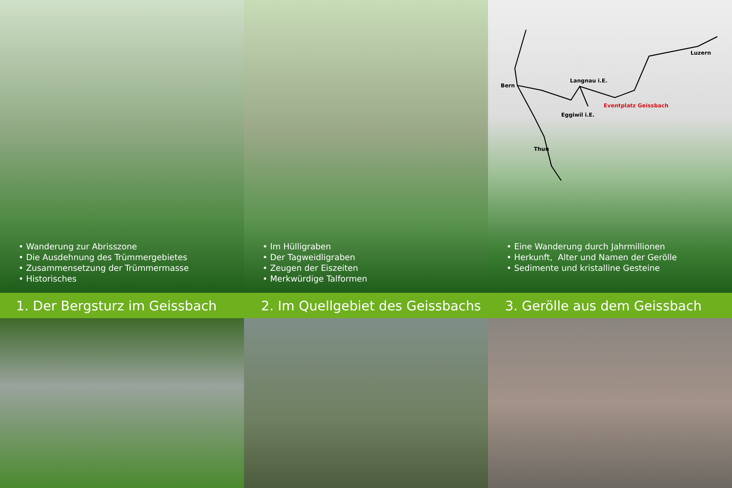• Wanderung zur Abrisszone
• Die Ausdehnung des Trümmergebietes
• Zusammensetzung der Trümmermasse
• Historisches
• Im Hülligraben
• Der Tagweidligraben
• Zeugen der Eiszeiten
• Merkwürdige Talformen
Luzern
Langnau i.E.
Bern
Eventplatz Geissbach
Eggiwil i.E.
Thun
• Eine Wanderung durch Jahrmillionen
• Herkunft, Alter und Namen der Gerölle
• Sedimente und kristalline Gesteine
1. Der Bergsturz im Geissbach
2. Im Quellgebiet des Geissbachs
3. Gerölle aus dem Geissbach